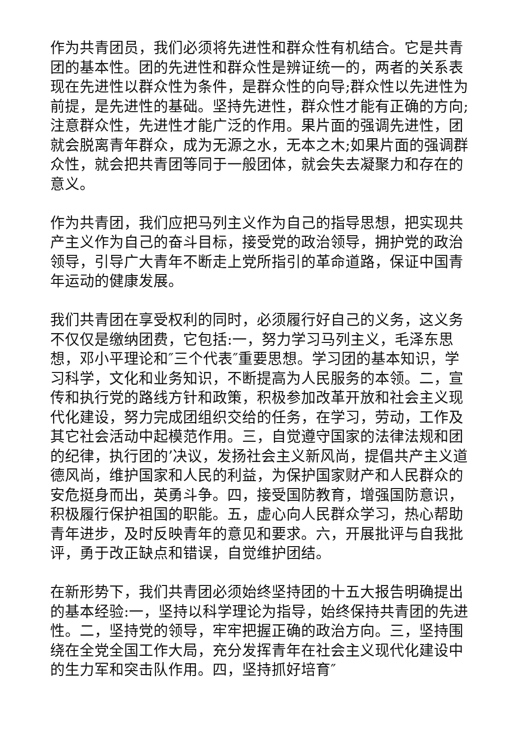作为共青团员，我们必须将先进性和群众性有机结合。它是共青团的基本性。团的先进性和群众性是辨证统一的，两者的关系表现在先进性以群众性为条件，是群众性的向导;群众性以先进性为前提，是先进性的基础。坚持先进性，群众性才能有正确的方向;注意群众性，先进性才能广泛的作用。果片面的强调先进性，团就会脱离青年群众，成为无源之水，无本之木;如果片面的强调群众性，就会把共青团等同于一般团体，就会失去凝聚力和存在的意义。
作为共青团，我们应把马列主义作为自己的指导思想，把实现共产主义作为自己的奋斗目标，接受党的政治领导，拥护党的政治领导，引导广大青年不断走上党所指引的革命道路，保证中国青年运动的健康发展。
我们共青团在享受权利的同时，必须履行好自己的义务，这义务不仅仅是缴纳团费，它包括:一，努力学习马列主义，毛泽东思想，邓小平理论和″三个代表″重要思想。学习团的基本知识，学习科学，文化和业务知识，不断提高为人民服务的本领。二，宣传和执行党的路线方针和政策，积极参加改革开放和社会主义现代化建设，努力完成团组织交给的任务，在学习，劳动，工作及其它社会活动中起模范作用。三，自觉遵守国家的法律法规和团的纪律，执行团的’决议，发扬社会主义新风尚，提倡共产主义道德风尚，维护国家和人民的利益，为保护国家财产和人民群众的安危挺身而出，英勇斗争。四，接受国防教育，增强国防意识，积极履行保护祖国的职能。五，虚心向人民群众学习，热心帮助青年进步，及时反映青年的意见和要求。六，开展批评与自我批评，勇于改正缺点和错误，自觉维护团结。
在新形势下，我们共青团必须始终坚持团的十五大报告明确提出的基本经验:一，坚持以科学理论为指导，始终保持共青团的先进性。二，坚持党的领导，牢牢把握正确的政治方向。三，坚持围绕在全党全国工作大局，充分发挥青年在社会主义现代化建设中的生力军和突击队作用。四，坚持抓好培育″